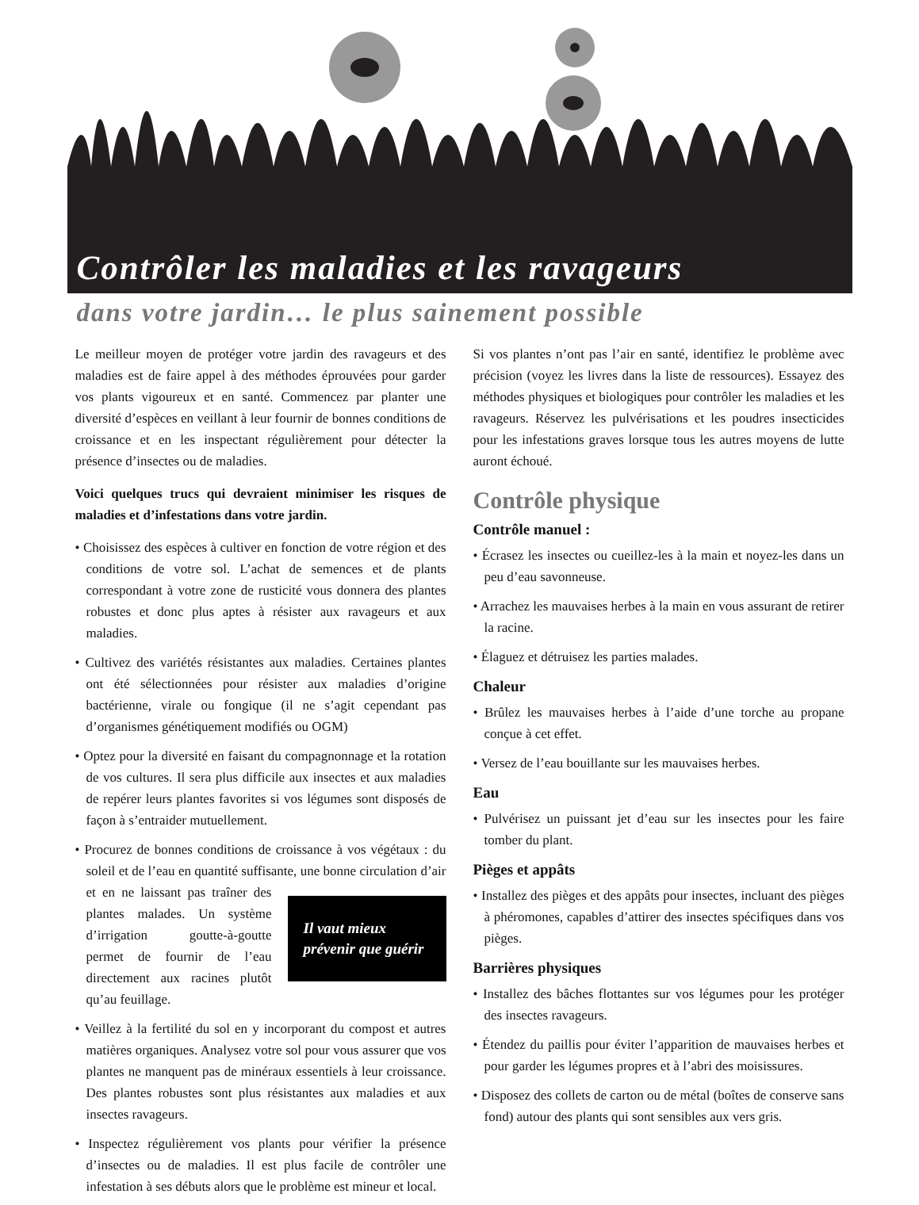Contrôler les maladies et les ravageurs
dans votre jardin… le plus sainement possible
Le meilleur moyen de protéger votre jardin des ravageurs et des maladies est de faire appel à des méthodes éprouvées pour garder vos plants vigoureux et en santé. Commencez par planter une diversité d’espèces en veillant à leur fournir de bonnes conditions de croissance et en les inspectant régulièrement pour détecter la présence d’insectes ou de maladies.
Voici quelques trucs qui devraient minimiser les risques de maladies et d’infestations dans votre jardin.
• Choisissez des espèces à cultiver en fonction de votre région et des conditions de votre sol. L’achat de semences et de plants correspondant à votre zone de rusticité vous donnera des plantes robustes et donc plus aptes à résister aux ravageurs et aux maladies.
• Cultivez des variétés résistantes aux maladies. Certaines plantes ont été sélectionnées pour résister aux maladies d’origine bactérienne, virale ou fongique (il ne s’agit cependant pas d’organismes génétiquement modifiés ou OGM)
• Optez pour la diversité en faisant du compagnonnage et la rotation de vos cultures. Il sera plus difficile aux insectes et aux maladies de repérer leurs plantes favorites si vos légumes sont disposés de façon à s’entraider mutuellement.
• Procurez de bonnes conditions de croissance à vos végétaux : du soleil et de l’eau en quantité suffisante, une bonne circu
Il vaut mieux prévenir que guérir
lation d’air et en ne laissant pas traîner des plantes malades. Un système d’irrigation goutte-à-goutte permet de fournir de l’eau directement aux racines plutôt qu’au feuillage.
• Veillez à la fertilité du sol en y incorporant du compost et autres matières organiques. Analysez votre sol pour vous assurer que vos plantes ne manquent pas de minéraux essentiels à leur croissance. Des plantes robustes sont plus résistantes aux maladies et aux insectes ravageurs.
• Inspectez régulièrement vos plants pour vérifier la présence d’insectes ou de maladies. Il est plus facile de contrôler une infestation à ses débuts alors que le problème est mineur et local.
Si vos plantes n’ont pas l’air en santé, identifiez le problème avec précision (voyez les livres dans la liste de ressources). Essayez des méthodes physiques et biologiques pour contrôler les maladies et les ravageurs. Réservez les pulvérisations et les poudres insecticides pour les infestations graves lorsque tous les autres moyens de lutte auront échoué.
Contrôle physique
Contrôle manuel :
• Écrasez les insectes ou cueillez-les à la main et noyez-les dans un peu d’eau savonneuse.
• Arrachez les mauvaises herbes à la main en vous assurant de retirer la racine.
• Élaguez et détruisez les parties malades.
Chaleur
• Brûlez les mauvaises herbes à l’aide d’une torche au propane conçue à cet effet.
• Versez de l’eau bouillante sur les mauvaises herbes.
Eau
• Pulvérisez un puissant jet d’eau sur les insectes pour les faire tomber du plant.
Pièges et appâts
• Installez des pièges et des appâts pour insectes, incluant des pièges à phéromones, capables d’attirer des insectes spécifiques dans vos pièges.
Barrières physiques
• Installez des bâches flottantes sur vos légumes pour les protéger des insectes ravageurs.
• Étendez du paillis pour éviter l’apparition de mauvaises herbes et pour garder les légumes propres et à l’abri des moisissures.
• Disposez des collets de carton ou de métal (boîtes de conserve sans fond) autour des plants qui sont sensibles aux vers gris.